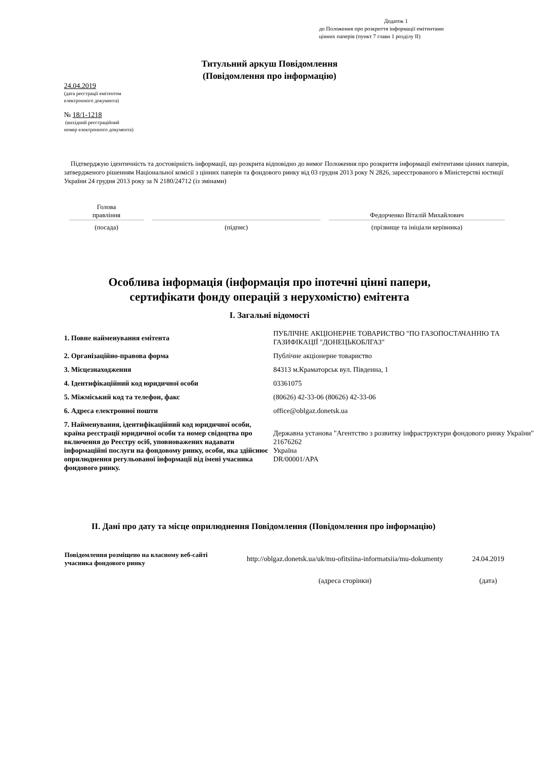Додаток 1
до Положення про розкриття інформації емітентами
цінних паперів (пункт 7 глави 1 розділу II)
Титульний аркуш Повідомлення
(Повідомлення про інформацію)
24.04.2019
(дата реєстрації емітентом
електронного документа)
№ 18/1-1218
(вихідний реєстраційний
номер електронного документа)
Підтверджую ідентичність та достовірність інформації, що розкрита відповідно до вимог Положення про розкриття інформації емітентами цінних паперів, затвердженого рішенням Національної комісії з цінних паперів та фондового ринку від 03 грудня 2013 року N 2826, зареєстрованого в Міністерстві юстиції України 24 грудня 2013 року за N 2180/24712 (із змінами)
| Голова правління | | Федорченко Віталій Михайлович |
| (посада) | (підпис) | (прізвище та ініціали керівника) |
Особлива інформація (інформація про іпотечні цінні папери,
сертифікати фонду операцій з нерухомістю) емітента
I. Загальні відомості
| 1. Повне найменування емітента | ПУБЛІЧНЕ АКЦІОНЕРНЕ ТОВАРИСТВО "ПО ГАЗОПОСТАЧАННЮ ТА ГАЗИФІКАЦІЇ "ДОНЕЦЬКОБЛГАЗ" |
| 2. Організаційно-правова форма | Публічне акціонерне товариство |
| 3. Місцезнаходження | 84313 м.Краматорськ вул. Південна, 1 |
| 4. Ідентифікаційний код юридичної особи | 03361075 |
| 5. Міжміський код та телефон, факс | (80626) 42-33-06 (80626) 42-33-06 |
| 6. Адреса електронної пошти | office@oblgaz.donetsk.ua |
| 7. Найменування, ідентифікаційний код юридичної особи, країна реєстрації юридичної особи та номер свідоцтва про включення до Реєстру осіб, уповноважених надавати інформаційні послуги на фондовому ринку, особи, яка здійснює оприлюднення регульованої інформації від імені учасника фондового ринку. | Державна установа "Агентство з розвитку інфраструктури фондового ринку України" 21676262 Україна DR/00001/APA |
II. Дані про дату та місце оприлюднення Повідомлення (Повідомлення про інформацію)
| Повідомлення розміщено на власному веб-сайті учасника фондового ринку | http://oblgaz.donetsk.ua/uk/mu-ofitsiina-informatsiia/mu-dokumenty | 24.04.2019 |
| | (адреса сторінки) | (дата) |